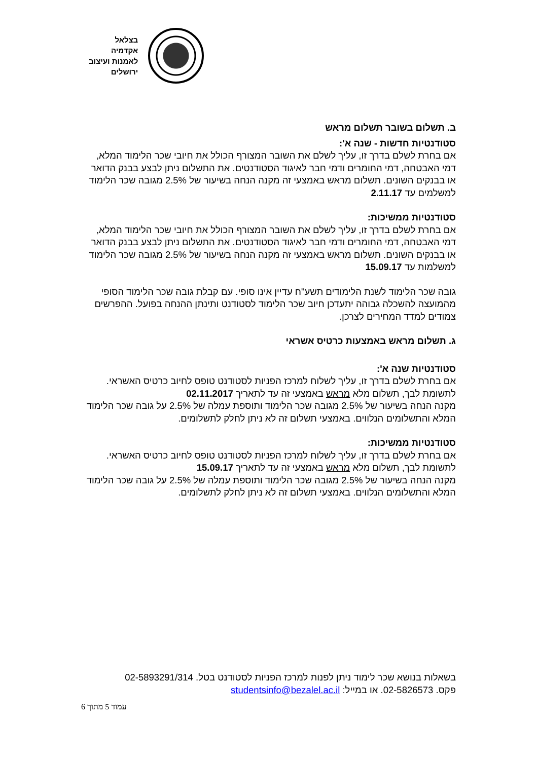בצלאל
אקדמיה
לאמנות ועיצוב
ירושלים
ב. תשלום בשובר תשלום מראש
סטודנטיות חדשות - שנה א':
אם בחרת לשלם בדרך זו, עליך לשלם את השובר המצורף הכולל את חיובי שכר הלימוד המלא, דמי האבטחה, דמי החומרים ודמי חבר לאיגוד הסטודנטים. את התשלום ניתן לבצע בבנק הדואר או בבנקים השונים. תשלום מראש באמצעי זה מקנה הנחה בשיעור של 2.5% מגובה שכר הלימוד למשלמים עד 2.11.17
סטודנטיות ממשיכות:
אם בחרת לשלם בדרך זו, עליך לשלם את השובר המצורף הכולל את חיובי שכר הלימוד המלא, דמי האבטחה, דמי החומרים ודמי חבר לאיגוד הסטודנטים. את התשלום ניתן לבצע בבנק הדואר או בבנקים השונים. תשלום מראש באמצעי זה מקנה הנחה בשיעור של 2.5% מגובה שכר הלימוד למשלמות עד 15.09.17
גובה שכר הלימוד לשנת הלימודים תשע"ח עדיין אינו סופי. עם קבלת גובה שכר הלימוד הסופי מהמועצה להשכלה גבוהה יתעדכן חיוב שכר הלימוד לסטודנט ותינתן ההנחה בפועל. ההפרשים צמודים למדד המחירים לצרכן.
ג. תשלום מראש באמצעות כרטיס אשראי
סטודנטיות שנה א':
אם בחרת לשלם בדרך זו, עליך לשלוח למרכז הפניות לסטודנט טופס לחיוב כרטיס האשראי. לתשומת לבך, תשלום מלא מראש באמצעי זה עד לתאריך 02.11.2017
מקנה הנחה בשיעור של 2.5% מגובה שכר הלימוד ותוספת עמלה של 2.5% על גובה שכר הלימוד המלא והתשלומים הנלווים. באמצעי תשלום זה לא ניתן לחלק לתשלומים.
סטודנטיות ממשיכות:
אם בחרת לשלם בדרך זו, עליך לשלוח למרכז הפניות לסטודנט טופס לחיוב כרטיס האשראי. לתשומת לבך, תשלום מלא מראש באמצעי זה עד לתאריך 15.09.17
מקנה הנחה בשיעור של 2.5% מגובה שכר הלימוד ותוספת עמלה של 2.5% על גובה שכר הלימוד המלא והתשלומים הנלווים. באמצעי תשלום זה לא ניתן לחלק לתשלומים.
בשאלות בנושא שכר לימוד ניתן לפנות למרכז הפניות לסטודנט בטל. 02-5893291/314
פקס. 02-5826573. או במייל: studentsinfo@bezalel.ac.il
עמוד 5 מתוך 6